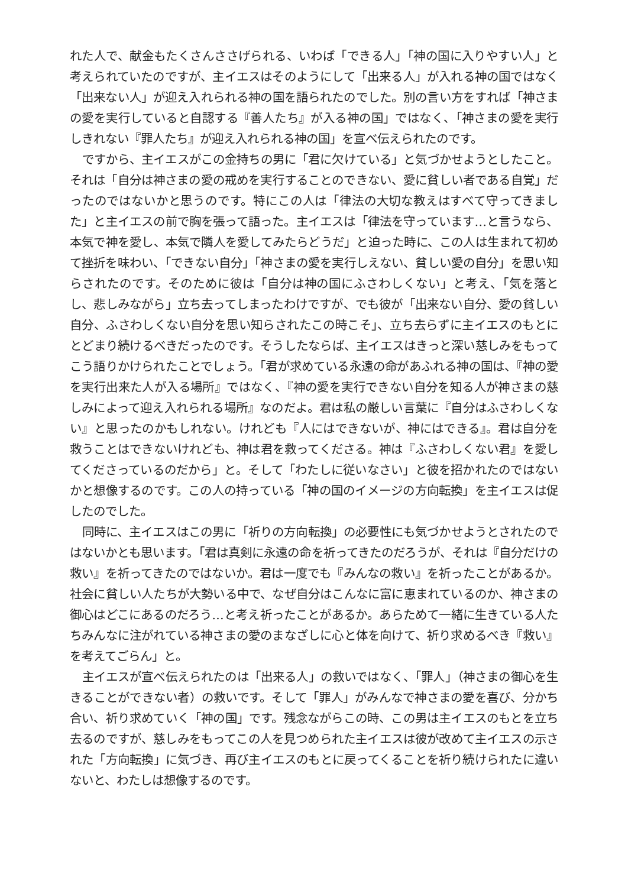れた人で、献金もたくさんささげられる、いわば「できる人」「神の国に入りやすい人」と考えられていたのですが、主イエスはそのようにして「出来る人」が入れる神の国ではなく「出来ない人」が迎え入れられる神の国を語られたのでした。別の言い方をすれば「神さまの愛を実行していると自認する『善人たち』が入る神の国」ではなく、「神さまの愛を実行しきれない『罪人たち』が迎え入れられる神の国」を宣べ伝えられたのです。
ですから、主イエスがこの金持ちの男に「君に欠けている」と気づかせようとしたこと。それは「自分は神さまの愛の戒めを実行することのできない、愛に貧しい者である自覚」だったのではないかと思うのです。特にこの人は「律法の大切な教えはすべて守ってきました」と主イエスの前で胸を張って語った。主イエスは「律法を守っています…と言うなら、本気で神を愛し、本気で隣人を愛してみたらどうだ」と迫った時に、この人は生まれて初めて挫折を味わい、「できない自分」「神さまの愛を実行しえない、貧しい愛の自分」を思い知らされたのです。そのために彼は「自分は神の国にふさわしくない」と考え、「気を落とし、悲しみながら」立ち去ってしまったわけですが、でも彼が「出来ない自分、愛の貧しい自分、ふさわしくない自分を思い知らされたこの時こそ」、立ち去らずに主イエスのもとにとどまり続けるべきだったのです。そうしたならば、主イエスはきっと深い慈しみをもってこう語りかけられたことでしょう。「君が求めている永遠の命があふれる神の国は、『神の愛を実行出来た人が入る場所』ではなく、『神の愛を実行できない自分を知る人が神さまの慈しみによって迎え入れられる場所』なのだよ。君は私の厳しい言葉に『自分はふさわしくない』と思ったのかもしれない。けれども『人にはできないが、神にはできる』。君は自分を救うことはできないけれども、神は君を救ってくださる。神は『ふさわしくない君』を愛してくださっているのだから」と。そして「わたしに従いなさい」と彼を招かれたのではないかと想像するのです。この人の持っている「神の国のイメージの方向転換」を主イエスは促したのでした。
同時に、主イエスはこの男に「祈りの方向転換」の必要性にも気づかせようとされたのではないかとも思います。「君は真剣に永遠の命を祈ってきたのだろうが、それは『自分だけの救い』を祈ってきたのではないか。君は一度でも『みんなの救い』を祈ったことがあるか。社会に貧しい人たちが大勢いる中で、なぜ自分はこんなに富に恵まれているのか、神さまの御心はどこにあるのだろう…と考え祈ったことがあるか。あらためて一緒に生きている人たちみんなに注がれている神さまの愛のまなざしに心と体を向けて、祈り求めるべき『救い』を考えてごらん」と。
主イエスが宣べ伝えられたのは「出来る人」の救いではなく、「罪人」（神さまの御心を生きることができない者）の救いです。そして「罪人」がみんなで神さまの愛を喜び、分かち合い、祈り求めていく「神の国」です。残念ながらこの時、この男は主イエスのもとを立ち去るのですが、慈しみをもってこの人を見つめられた主イエスは彼が改めて主イエスの示された「方向転換」に気づき、再び主イエスのもとに戻ってくることを祈り続けられたに違いないと、わたしは想像するのです。